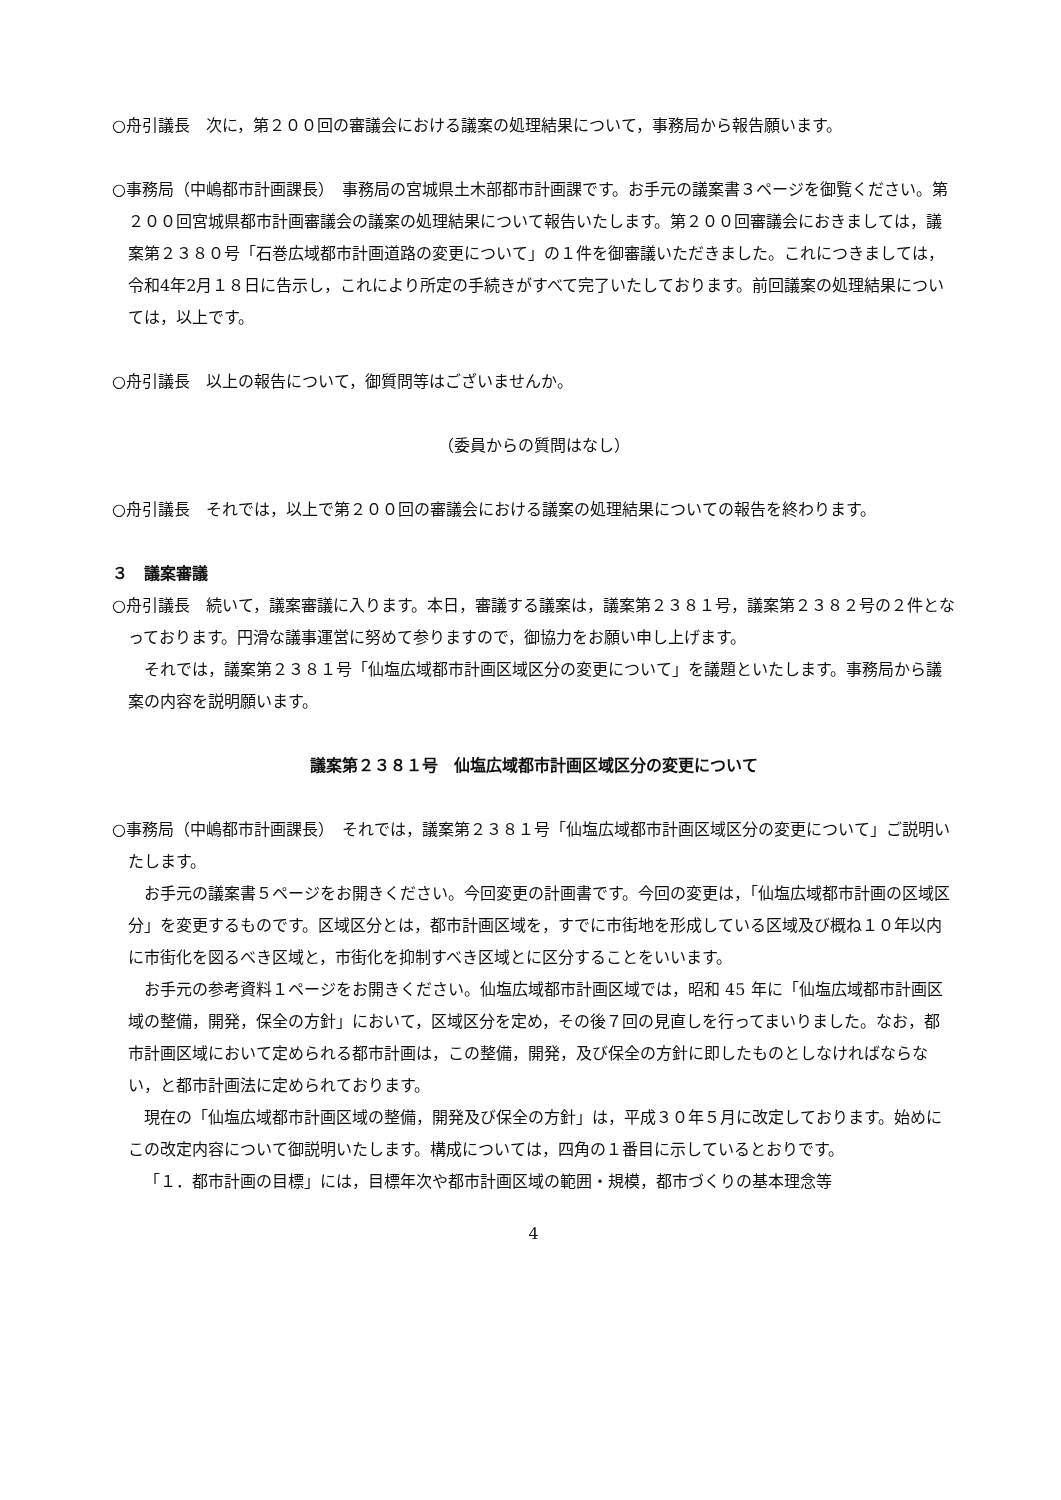○舟引議長　次に，第２００回の審議会における議案の処理結果について，事務局から報告願います。
○事務局（中嶋都市計画課長）　事務局の宮城県土木部都市計画課です。お手元の議案書３ページを御覧ください。第２００回宮城県都市計画審議会の議案の処理結果について報告いたします。第２００回審議会におきましては，議案第２３８０号「石巻広域都市計画道路の変更について」の１件を御審議いただきました。これにつきましては，令和4年2月１８日に告示し，これにより所定の手続きがすべて完了いたしております。前回議案の処理結果については，以上です。
○舟引議長　以上の報告について，御質問等はございませんか。
（委員からの質問はなし）
○舟引議長　それでは，以上で第２００回の審議会における議案の処理結果についての報告を終わります。
３　議案審議
○舟引議長　続いて，議案審議に入ります。本日，審議する議案は，議案第２３８１号，議案第２３８２号の２件となっております。円滑な議事運営に努めて参りますので，御協力をお願い申し上げます。
それでは，議案第２３８１号「仙塩広域都市計画区域区分の変更について」を議題といたします。事務局から議案の内容を説明願います。
議案第２３８１号　仙塩広域都市計画区域区分の変更について
○事務局（中嶋都市計画課長）　それでは，議案第２３８１号「仙塩広域都市計画区域区分の変更について」ご説明いたします。
お手元の議案書５ページをお開きください。今回変更の計画書です。今回の変更は，「仙塩広域都市計画の区域区分」を変更するものです。区域区分とは，都市計画区域を，すでに市街地を形成している区域及び概ね１０年以内に市街化を図るべき区域と，市街化を抑制すべき区域とに区分することをいいます。
お手元の参考資料１ページをお開きください。仙塩広域都市計画区域では，昭和 45 年に「仙塩広域都市計画区域の整備，開発，保全の方針」において，区域区分を定め，その後７回の見直しを行ってまいりました。なお，都市計画区域において定められる都市計画は，この整備，開発，及び保全の方針に即したものとしなければならない，と都市計画法に定められております。
現在の「仙塩広域都市計画区域の整備，開発及び保全の方針」は，平成３０年５月に改定しております。始めにこの改定内容について御説明いたします。構成については，四角の１番目に示しているとおりです。
「１．都市計画の目標」には，目標年次や都市計画区域の範囲・規模，都市づくりの基本理念等
4